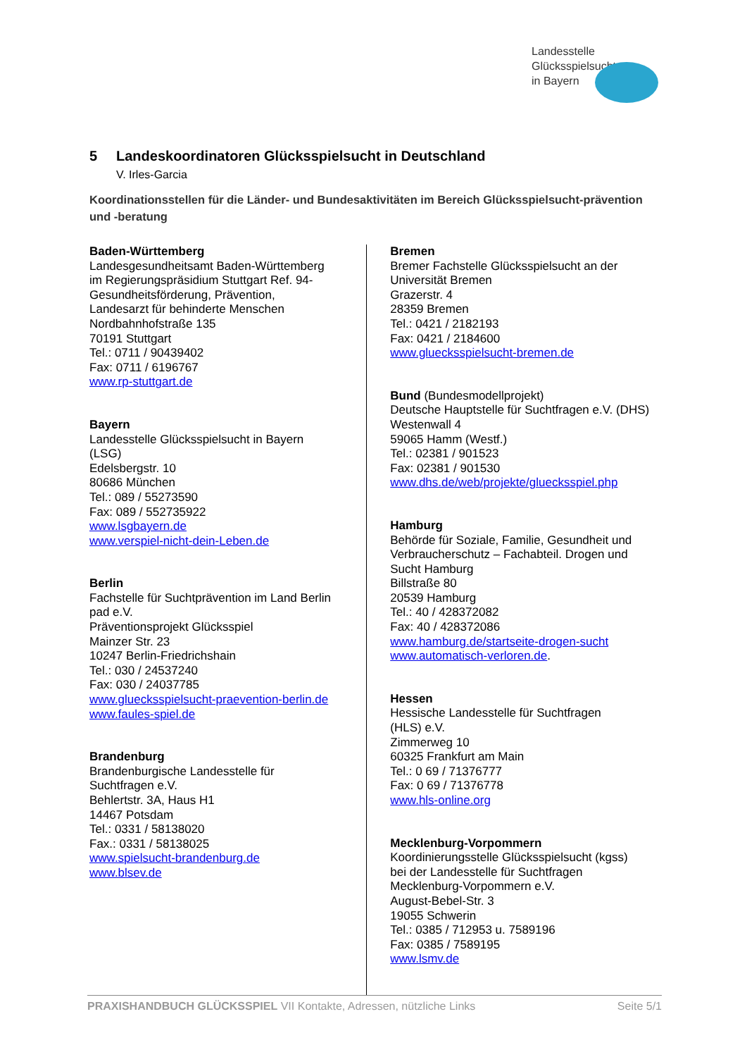Landesstelle
Glücksspielsucht
in Bayern
5 Landeskoordinatoren Glücksspielsucht in Deutschland
V. Irles-Garcia
Koordinationsstellen für die Länder- und Bundesaktivitäten im Bereich Glücksspielsucht-prävention und -beratung
Baden-Württemberg
Landesgesundheitsamt Baden-Württemberg
im Regierungspräsidium Stuttgart Ref. 94-
Gesundheitsförderung, Prävention,
Landesarzt für behinderte Menschen
Nordbahnhofstraße 135
70191 Stuttgart
Tel.: 0711 / 90439402
Fax: 0711 / 6196767
www.rp-stuttgart.de
Bayern
Landesstelle Glücksspielsucht in Bayern
(LSG)
Edelsbergstr. 10
80686 München
Tel.: 089 / 55273590
Fax: 089 / 552735922
www.lsgbayern.de
www.verspiel-nicht-dein-Leben.de
Berlin
Fachstelle für Suchtprävention im Land Berlin
pad e.V.
Präventionsprojekt Glücksspiel
Mainzer Str. 23
10247 Berlin-Friedrichshain
Tel.: 030 / 24537240
Fax: 030 / 24037785
www.gluecksspielsucht-praevention-berlin.de
www.faules-spiel.de
Brandenburg
Brandenburgische Landesstelle für
Suchtfragen e.V.
Behlertstr. 3A, Haus H1
14467 Potsdam
Tel.: 0331 / 58138020
Fax.: 0331 / 58138025
www.spielsucht-brandenburg.de
www.blsev.de
Bremen
Bremer Fachstelle Glücksspielsucht an der
Universität Bremen
Grazerstr. 4
28359 Bremen
Tel.: 0421 / 2182193
Fax: 0421 / 2184600
www.gluecksspielsucht-bremen.de
Bund (Bundesmodellprojekt)
Deutsche Hauptstelle für Suchtfragen e.V. (DHS)
Westenwall 4
59065 Hamm (Westf.)
Tel.: 02381 / 901523
Fax: 02381 / 901530
www.dhs.de/web/projekte/gluecksspiel.php
Hamburg
Behörde für Soziale, Familie, Gesundheit und
Verbraucherschutz – Fachabteil. Drogen und
Sucht Hamburg
Billstraße 80
20539 Hamburg
Tel.: 40 / 428372082
Fax: 40 / 428372086
www.hamburg.de/startseite-drogen-sucht
www.automatisch-verloren.de.
Hessen
Hessische Landesstelle für Suchtfragen
(HLS) e.V.
Zimmerweg 10
60325 Frankfurt am Main
Tel.: 0 69 / 71376777
Fax: 0 69 / 71376778
www.hls-online.org
Mecklenburg-Vorpommern
Koordinierungsstelle Glücksspielsucht (kgss)
bei der Landesstelle für Suchtfragen
Mecklenburg-Vorpommern e.V.
August-Bebel-Str. 3
19055 Schwerin
Tel.: 0385 / 712953 u. 7589196
Fax: 0385 / 7589195
www.lsmv.de
PRAXISHANDBUCH GLÜCKSSPIEL VII Kontakte, Adressen, nützliche Links Seite 5/1